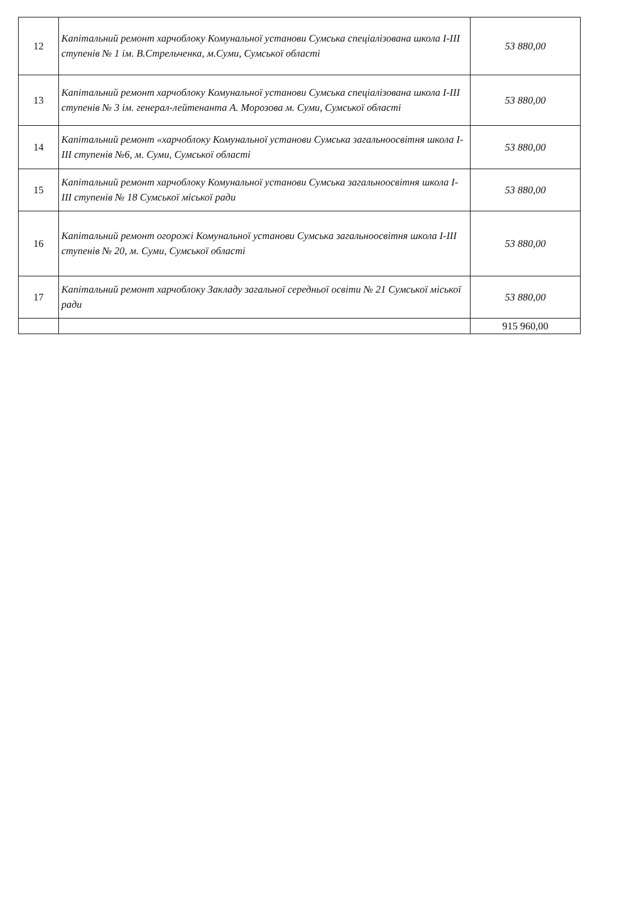| 12 | Капітальний ремонт харчоблоку Комунальної установи Сумська спеціалізована школа I-III ступенів № 1 ім. В.Стрельченка, м.Суми, Сумської області | 53 880,00 |
| 13 | Капітальний ремонт харчоблоку Комунальної установи Сумська спеціалізована школа I-III ступенів № 3 ім. генерал-лейтенанта А. Морозова м. Суми, Сумської області | 53 880,00 |
| 14 | Капітальний ремонт «харчоблоку Комунальної установи Сумська загальноосвітня школа I-III ступенів №6, м. Суми, Сумської області | 53 880,00 |
| 15 | Капітальний ремонт харчоблоку Комунальної установи Сумська загальноосвітня школа I-III ступенів № 18 Сумської міської ради | 53 880,00 |
| 16 | Капітальний ремонт огорожі Комунальної установи Сумська загальноосвітня школа I-III ступенів № 20, м. Суми, Сумської області | 53 880,00 |
| 17 | Капітальний ремонт харчоблоку Закладу загальної середньої освіти № 21 Сумської міської ради | 53 880,00 |
| | | 915 960,00 |